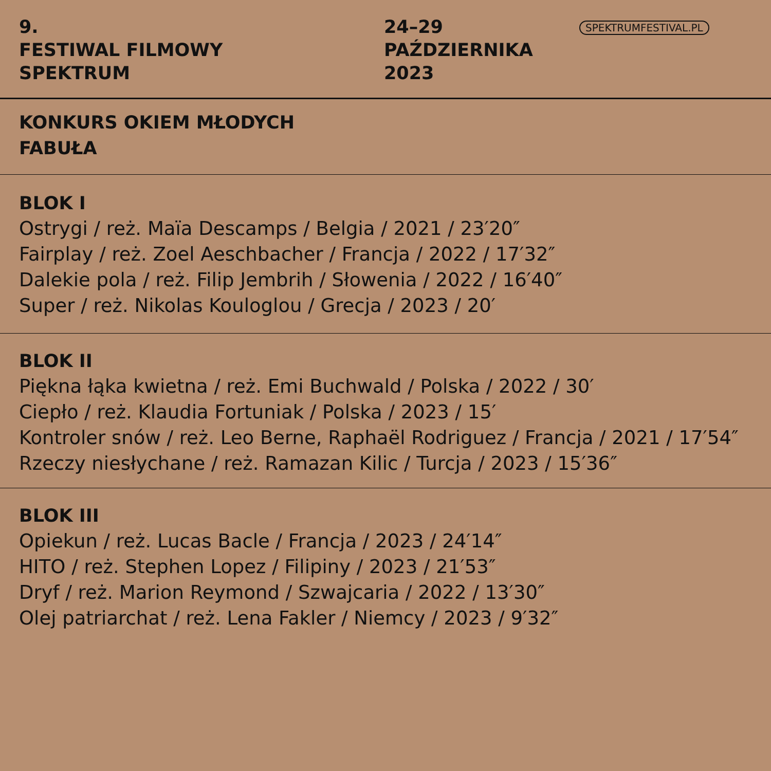9.
FESTIWAL FILMOWY
SPEKTRUM
24–29
PAŹDZIERNIKA
2023
SPEKTRUMFESTIVAL.PL
KONKURS OKIEM MŁODYCH
FABUŁA
BLOK I
Ostrygi / reż. Maïa Descamps / Belgia / 2021 / 23′20″
Fairplay / reż. Zoel Aeschbacher / Francja / 2022 / 17′32″
Dalekie pola / reż. Filip Jembrih / Słowenia / 2022 / 16′40″
Super / reż. Nikolas Kouloglou / Grecja / 2023 / 20′
BLOK II
Piękna łąka kwietna / reż. Emi Buchwald / Polska / 2022 / 30′
Ciepło / reż. Klaudia Fortuniak / Polska / 2023 / 15′
Kontroler snów / reż. Leo Berne, Raphaël Rodriguez / Francja / 2021 / 17′54″
Rzeczy niesłychane / reż. Ramazan Kilic / Turcja / 2023 / 15′36″
BLOK III
Opiekun / reż. Lucas Bacle / Francja / 2023 / 24′14″
HITO / reż. Stephen Lopez / Filipiny / 2023 / 21′53″
Dryf / reż. Marion Reymond / Szwajcaria / 2022 / 13′30″
Olej patriarchat / reż. Lena Fakler / Niemcy / 2023 / 9′32″